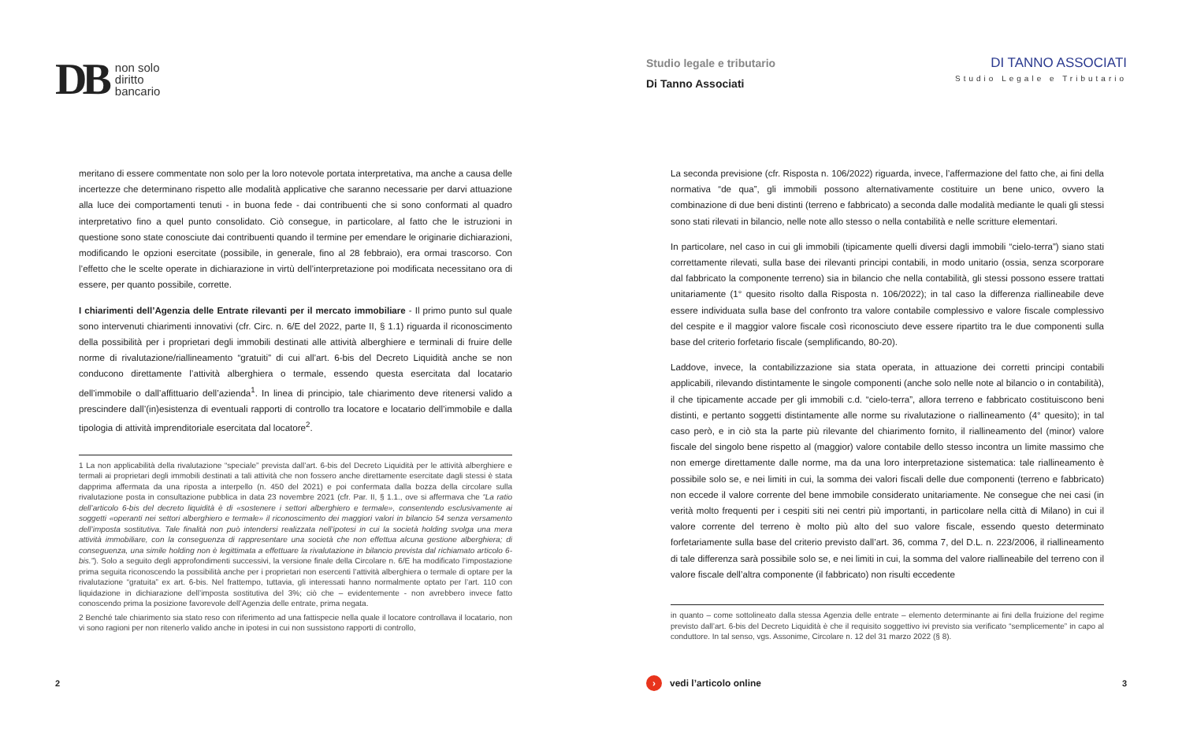DB
non solo
diritto
bancario
meritano di essere commentate non solo per la loro notevole portata interpretativa, ma anche a causa delle incertezze che determinano rispetto alle modalità applicative che saranno necessarie per darvi attuazione alla luce dei comportamenti tenuti - in buona fede - dai contribuenti che si sono conformati al quadro interpretativo fino a quel punto consolidato. Ciò consegue, in particolare, al fatto che le istruzioni in questione sono state conosciute dai contribuenti quando il termine per emendare le originarie dichiarazioni, modificando le opzioni esercitate (possibile, in generale, fino al 28 febbraio), era ormai trascorso. Con l’effetto che le scelte operate in dichiarazione in virtù dell’interpretazione poi modificata necessitano ora di essere, per quanto possibile, corrette.
I chiarimenti dell’Agenzia delle Entrate rilevanti per il mercato immobiliare - Il primo punto sul quale sono intervenuti chiarimenti innovativi (cfr. Circ. n. 6/E del 2022, parte II, § 1.1) riguarda il riconoscimento della possibilità per i proprietari degli immobili destinati alle attività alberghiere e terminali di fruire delle norme di rivalutazione/riallineamento “gratuiti” di cui all’art. 6-bis del Decreto Liquidità anche se non conducono direttamente l’attività alberghiera o termale, essendo questa esercitata dal locatario dell’immobile o dall’affittuario dell’azienda<sup>1</sup>. In linea di principio, tale chiarimento deve ritenersi valido a prescindere dall’(in)esistenza di eventuali rapporti di controllo tra locatore e locatario dell’immobile e dalla tipologia di attività imprenditoriale esercitata dal locatore<sup>2</sup>.
1 La non applicabilità della rivalutazione “speciale” prevista dall’art. 6-bis del Decreto Liquidità per le attività alberghiere e termali ai proprietari degli immobili destinati a tali attività che non fossero anche direttamente esercitate dagli stessi è stata dapprima affermata da una riposta a interpello (n. 450 del 2021) e poi confermata dalla bozza della circolare sulla rivalutazione posta in consultazione pubblica in data 23 novembre 2021 (cfr. Par. II, § 1.1., ove si affermava che “La ratio dell’articolo 6-bis del decreto liquidità è di «sostenere i settori alberghiero e termale», consentendo esclusivamente ai soggetti «operanti nei settori alberghiero e termale» il riconoscimento dei maggiori valori in bilancio 54 senza versamento dell’imposta sostitutiva. Tale finalità non può intendersi realizzata nell’ipotesi in cui la società holding svolga una mera attività immobiliare, con la conseguenza di rappresentare una società che non effettua alcuna gestione alberghiera; di conseguenza, una simile holding non è legittimata a effettuare la rivalutazione in bilancio prevista dal richiamato articolo 6-bis.”). Solo a seguito degli approfondimenti successivi, la versione finale della Circolare n. 6/E ha modificato l’impostazione prima seguita riconoscendo la possibilità anche per i proprietari non esercenti l’attività alberghiera o termale di optare per la rivalutazione “gratuita” ex art. 6-bis. Nel frattempo, tuttavia, gli interessati hanno normalmente optato per l’art. 110 con liquidazione in dichiarazione dell’imposta sostitutiva del 3%; ciò che – evidentemente - non avrebbero invece fatto conoscendo prima la posizione favorevole dell’Agenzia delle entrate, prima negata.
2 Benché tale chiarimento sia stato reso con riferimento ad una fattispecie nella quale il locatore controllava il locatario, non vi sono ragioni per non ritenerlo valido anche in ipotesi in cui non sussistono rapporti di controllo,
2
Studio legale e tributario
Di Tanno Associati
DI TANNO ASSOCIATI
Studio Legale e Tributario
La seconda previsione (cfr. Risposta n. 106/2022) riguarda, invece, l’affermazione del fatto che, ai fini della normativa “de qua”, gli immobili possono alternativamente costituire un bene unico, ovvero la combinazione di due beni distinti (terreno e fabbricato) a seconda dalle modalità mediante le quali gli stessi sono stati rilevati in bilancio, nelle note allo stesso o nella contabilità e nelle scritture elementari.
In particolare, nel caso in cui gli immobili (tipicamente quelli diversi dagli immobili “cielo-terra”) siano stati correttamente rilevati, sulla base dei rilevanti principi contabili, in modo unitario (ossia, senza scorporare dal fabbricato la componente terreno) sia in bilancio che nella contabilità, gli stessi possono essere trattati unitariamente (1° quesito risolto dalla Risposta n. 106/2022); in tal caso la differenza riallineabile deve essere individuata sulla base del confronto tra valore contabile complessivo e valore fiscale complessivo del cespite e il maggior valore fiscale così riconosciuto deve essere ripartito tra le due componenti sulla base del criterio forfetario fiscale (semplificando, 80-20).
Laddove, invece, la contabilizzazione sia stata operata, in attuazione dei corretti principi contabili applicabili, rilevando distintamente le singole componenti (anche solo nelle note al bilancio o in contabilità), il che tipicamente accade per gli immobili c.d. “cielo-terra”, allora terreno e fabbricato costituiscono beni distinti, e pertanto soggetti distintamente alle norme su rivalutazione o riallineamento (4° quesito); in tal caso però, e in ciò sta la parte più rilevante del chiarimento fornito, il riallineamento del (minor) valore fiscale del singolo bene rispetto al (maggior) valore contabile dello stesso incontra un limite massimo che non emerge direttamente dalle norme, ma da una loro interpretazione sistematica: tale riallineamento è possibile solo se, e nei limiti in cui, la somma dei valori fiscali delle due componenti (terreno e fabbricato) non eccede il valore corrente del bene immobile considerato unitariamente. Ne consegue che nei casi (in verità molto frequenti per i cespiti siti nei centri più importanti, in particolare nella città di Milano) in cui il valore corrente del terreno è molto più alto del suo valore fiscale, essendo questo determinato forfetariamente sulla base del criterio previsto dall’art. 36, comma 7, del D.L. n. 223/2006, il riallineamento di tale differenza sarà possibile solo se, e nei limiti in cui, la somma del valore riallineabile del terreno con il valore fiscale dell’altra componente (il fabbricato) non risulti eccedente
in quanto – come sottolineato dalla stessa Agenzia delle entrate – elemento determinante ai fini della fruizione del regime previsto dall’art. 6-bis del Decreto Liquidità è che il requisito soggettivo ivi previsto sia verificato “semplicemente” in capo al conduttore. In tal senso, vgs. Assonime, Circolare n. 12 del 31 marzo 2022 (§ 8).
› vedi l’articolo online 3